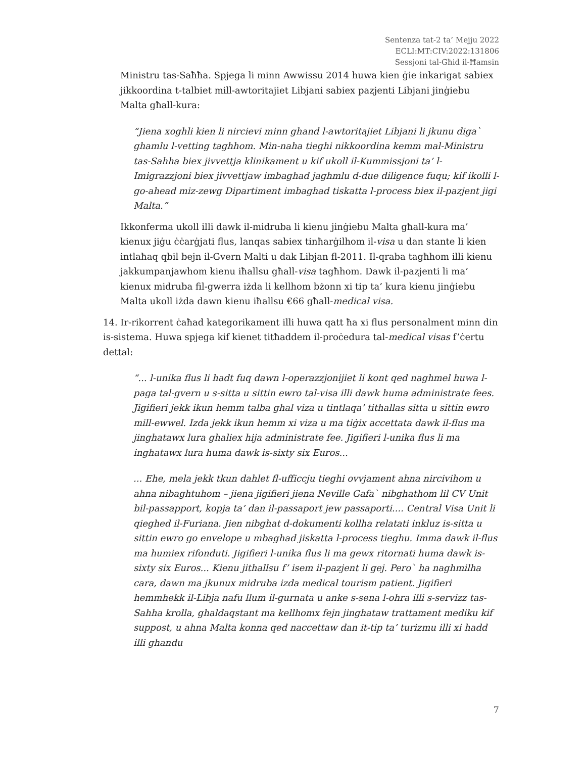Sentenza tat-2 ta’ Mejju 2022
ECLI:MT:CIV:2022:131806
Sessjoni tal-Għid il-Ħamsin
Ministru tas-Saħħa. Spjega li minn Awwissu 2014 huwa kien ġie inkarigat sabiex jikkoordina t-talbiet mill-awtoritajiet Libjani sabiex pazjenti Libjani jinġiebu Malta għall-kura:
“Jiena xoghli kien li nircievi minn ghand l-awtoritajiet Libjani li jkunu diga` ghamlu l-vetting taghhom. Min-naha tieghi nikkoordina kemm mal-Ministru tas-Sahha biex jivvettja klinikament u kif ukoll il-Kummissjoni ta’ l-Imigrazzjoni biex jivvettjaw imbaghad jaghmlu d-due diligence fuqu; kif ikolli l-go-ahead miz-zewg Dipartiment imbaghad tiskatta l-process biex il-pazjent jigi Malta.”
Ikkonferma ukoll illi dawk il-midruba li kienu jinġiebu Malta għall-kura ma’ kienux jiġu ċċarġjati flus, lanqas sabiex tinħarġilhom il-visa u dan stante li kien intlaħaq qbil bejn il-Gvern Malti u dak Libjan fl-2011. Il-qraba tagħhom illi kienu jakkumpanjawhom kienu iħallsu għall-visa tagħhom. Dawk il-pazjenti li ma’ kienux midruba fil-gwerra iżda li kellhom bżonn xi tip ta’ kura kienu jinġiebu Malta ukoll iżda dawn kienu iħallsu €66 għall-medical visa.
14. Ir-rikorrent ċaħad kategorikament illi huwa qatt ħa xi flus personalment minn din is-sistema. Huwa spjega kif kienet titħaddem il-proċedura tal-medical visas f’ċertu dettal:
“... l-unika flus li hadt fuq dawn l-operazzjonijiet li kont qed naghmel huwa l-paga tal-gvern u s-sitta u sittin ewro tal-visa illi dawk huma administrate fees. Jigifieri jekk ikun hemm talba ghal viza u tintlaqa’ tithallas sitta u sittin ewro mill-ewwel. Izda jekk ikun hemm xi viza u ma tiġix accettata dawk il-flus ma jinghatawx lura ghaliex hija administrate fee. Jigifieri l-unika flus li ma inghatawx lura huma dawk is-sixty six Euros...
... Ehe, mela jekk tkun dahlet fl-ufficcju tieghi ovvjament ahna nircivihom u ahna nibaghtuhom – jiena jigifieri jiena Neville Gafa` nibghathom lil CV Unit bil-passapport, kopja ta’ dan il-passaport jew passaporti.... Central Visa Unit li qieghed il-Furiana. Jien nibghat d-dokumenti kollha relatati inkluz is-sitta u sittin ewro go envelope u mbaghad jiskatta l-process tieghu. Imma dawk il-flus ma humiex rifonduti. Jigifieri l-unika flus li ma gewx ritornati huma dawk is-sixty six Euros... Kienu jithallsu f’ isem il-pazjent li gej. Pero` ha naghmilha cara, dawn ma jkunux midruba izda medical tourism patient. Jigifieri hemmhekk il-Libja nafu llum il-gurnata u anke s-sena l-ohra illi s-servizz tas-Sahha krolla, ghaldaqstant ma kellhomx fejn jinghataw trattament mediku kif suppost, u ahna Malta konna qed naccettaw dan it-tip ta’ turizmu illi xi hadd illi ghandu
7